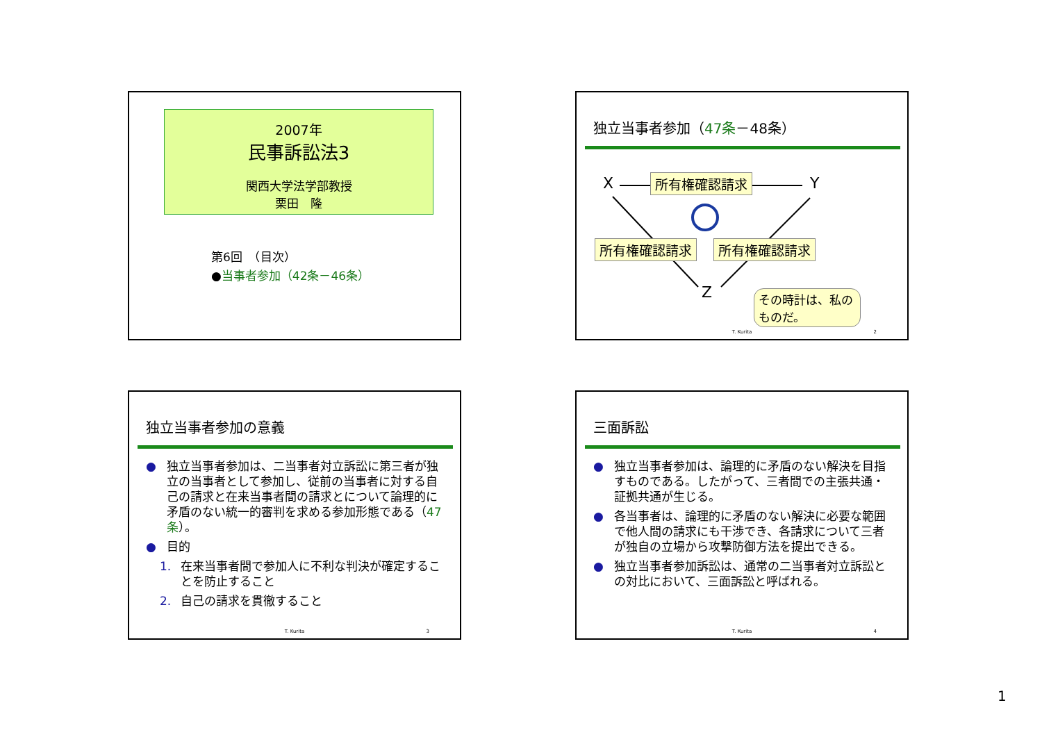2007年
民事訴訟法3
関西大学法学部教授
栗田　隆
第6回　（目次）
●当事者参加（42条－46条）
独立当事者参加（47条－48条）
X Y
Z
所有権確認請求
所有権確認請求 所有権確認請求
その時計は、私のものだ。
T. Kurita 2
独立当事者参加の意義
● 独立当事者参加は、二当事者対立訴訟に第三者が独立の当事者として参加し、従前の当事者に対する自己の請求と在来当事者間の請求とについて論理的に矛盾のない統一的審判を求める参加形態である（47条）。
● 目的
1. 在来当事者間で参加人に不利な判決が確定することを防止すること
2. 自己の請求を貫徹すること
T. Kurita 3
三面訴訟
● 独立当事者参加は、論理的に矛盾のない解決を目指すものである。したがって、三者間での主張共通・証拠共通が生じる。
● 各当事者は、論理的に矛盾のない解決に必要な範囲で他人間の請求にも干渉でき、各請求について三者が独自の立場から攻撃防御方法を提出できる。
● 独立当事者参加訴訟は、通常の二当事者対立訴訟との対比において、三面訴訟と呼ばれる。
T. Kurita 4
1